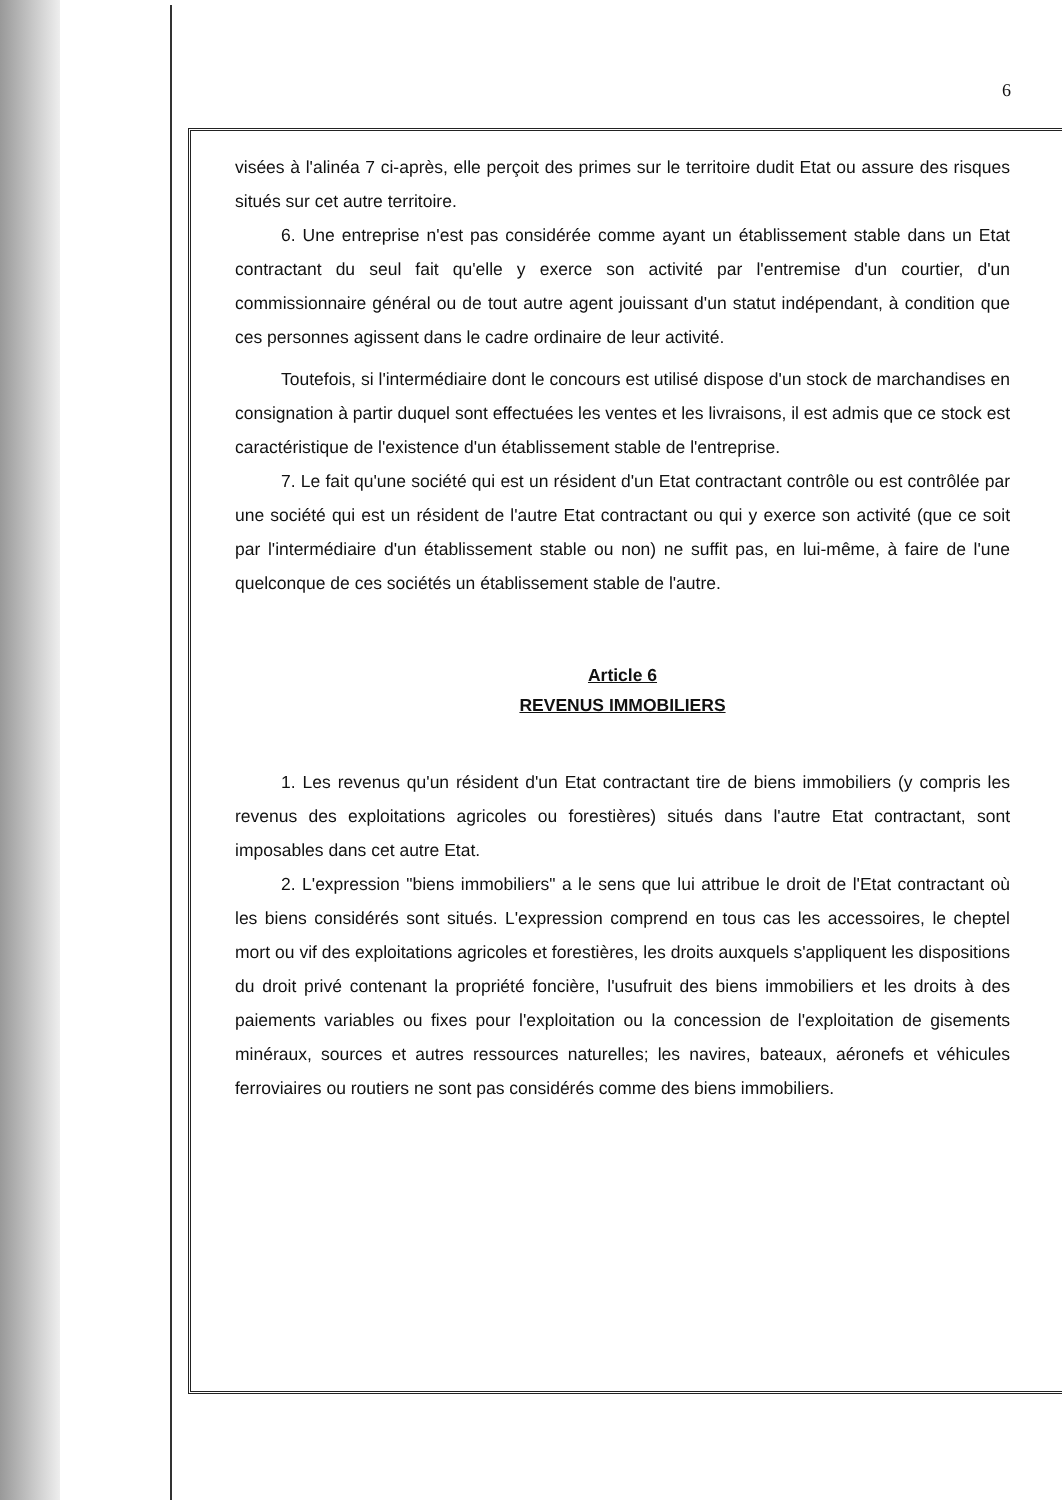6
visées à l'alinéa 7 ci-après, elle perçoit des primes sur le territoire dudit Etat ou assure des risques situés sur cet autre territoire.
6. Une entreprise n'est pas considérée comme ayant un établissement stable dans un Etat contractant du seul fait qu'elle y exerce son activité par l'entremise d'un courtier, d'un commissionnaire général ou de tout autre agent jouissant d'un statut indépendant, à condition que ces personnes agissent dans le cadre ordinaire de leur activité.
Toutefois, si l'intermédiaire dont le concours est utilisé dispose d'un stock de marchandises en consignation à partir duquel sont effectuées les ventes et les livraisons, il est admis que ce stock est caractéristique de l'existence d'un établissement stable de l'entreprise.
7. Le fait qu'une société qui est un résident d'un Etat contractant contrôle ou est contrôlée par une société qui est un résident de l'autre Etat contractant ou qui y exerce son activité (que ce soit par l'intermédiaire d'un établissement stable ou non) ne suffit pas, en lui-même, à faire de l'une quelconque de ces sociétés un établissement stable de l'autre.
Article 6
REVENUS IMMOBILIERS
1. Les revenus qu'un résident d'un Etat contractant tire de biens immobiliers (y compris les revenus des exploitations agricoles ou forestières) situés dans l'autre Etat contractant, sont imposables dans cet autre Etat.
2. L'expression "biens immobiliers" a le sens que lui attribue le droit de l'Etat contractant où les biens considérés sont situés. L'expression comprend en tous cas les accessoires, le cheptel mort ou vif des exploitations agricoles et forestières, les droits auxquels s'appliquent les dispositions du droit privé contenant la propriété foncière, l'usufruit des biens immobiliers et les droits à des paiements variables ou fixes pour l'exploitation ou la concession de l'exploitation de gisements minéraux, sources et autres ressources naturelles; les navires, bateaux, aéronefs et véhicules ferroviaires ou routiers ne sont pas considérés comme des biens immobiliers.